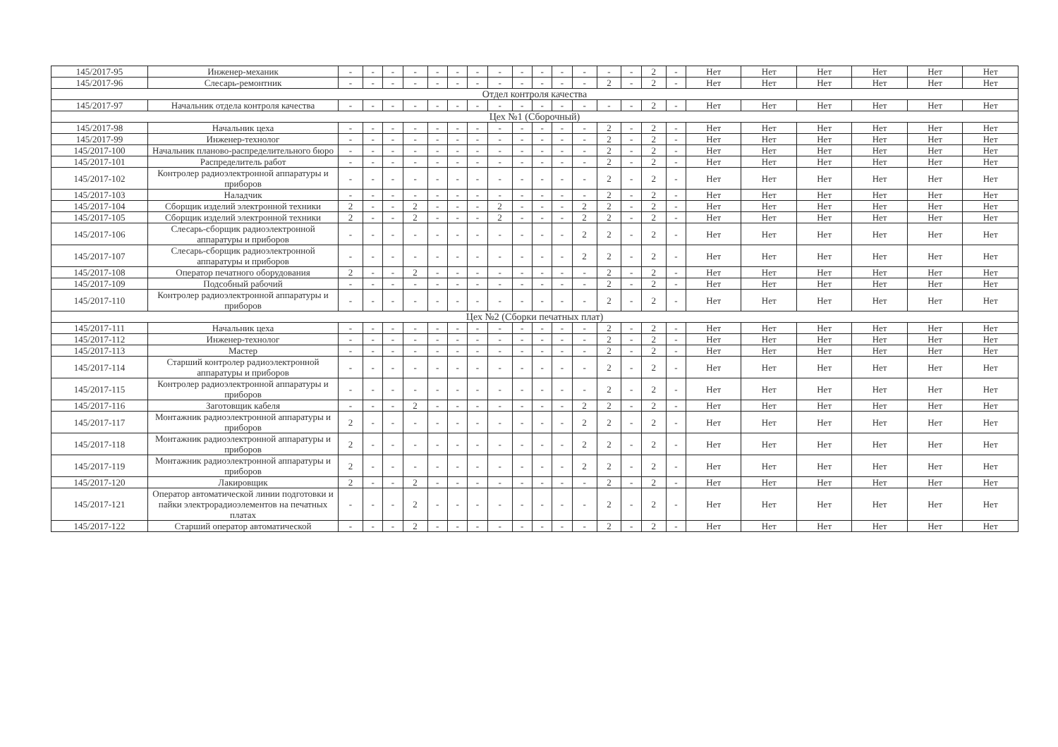| 145/2017-95 | Инженер-механик | - | - | - | - | - | - | - | - | - | - | - | - | - | - | 2 | - | Нет | Нет | Нет | Нет | Нет | Нет |
| 145/2017-96 | Слесарь-ремонтник | - | - | - | - | - | - | - | - | - | - | - | - | 2 | - | 2 | - | Нет | Нет | Нет | Нет | Нет | Нет |
| Отдел контроля качества | | | | | | | | | | | | | | | | | | | | | | | |
| 145/2017-97 | Начальник отдела контроля качества | - | - | - | - | - | - | - | - | - | - | - | - | - | - | 2 | - | Нет | Нет | Нет | Нет | Нет | Нет |
| Цех №1 (Сборочный) | | | | | | | | | | | | | | | | | | | | | | | |
| 145/2017-98 | Начальник цеха | - | - | - | - | - | - | - | - | - | - | - | - | 2 | - | 2 | - | Нет | Нет | Нет | Нет | Нет | Нет |
| 145/2017-99 | Инженер-технолог | - | - | - | - | - | - | - | - | - | - | - | - | 2 | - | 2 | - | Нет | Нет | Нет | Нет | Нет | Нет |
| 145/2017-100 | Начальник планово-распределительного бюро | - | - | - | - | - | - | - | - | - | - | - | - | 2 | - | 2 | - | Нет | Нет | Нет | Нет | Нет | Нет |
| 145/2017-101 | Распределитель работ | - | - | - | - | - | - | - | - | - | - | - | - | 2 | - | 2 | - | Нет | Нет | Нет | Нет | Нет | Нет |
| 145/2017-102 | Контролер радиоэлектронной аппаратуры и приборов | - | - | - | - | - | - | - | - | - | - | - | - | 2 | - | 2 | - | Нет | Нет | Нет | Нет | Нет | Нет |
| 145/2017-103 | Наладчик | - | - | - | - | - | - | - | - | - | - | - | - | 2 | - | 2 | - | Нет | Нет | Нет | Нет | Нет | Нет |
| 145/2017-104 | Сборщик изделий электронной техники | 2 | - | - | 2 | - | - | - | 2 | - | - | - | 2 | 2 | - | 2 | - | Нет | Нет | Нет | Нет | Нет | Нет |
| 145/2017-105 | Сборщик изделий электронной техники | 2 | - | - | 2 | - | - | - | 2 | - | - | - | 2 | 2 | - | 2 | - | Нет | Нет | Нет | Нет | Нет | Нет |
| 145/2017-106 | Слесарь-сборщик радиоэлектронной аппаратуры и приборов | - | - | - | - | - | - | - | - | - | - | - | 2 | 2 | - | 2 | - | Нет | Нет | Нет | Нет | Нет | Нет |
| 145/2017-107 | Слесарь-сборщик радиоэлектронной аппаратуры и приборов | - | - | - | - | - | - | - | - | - | - | - | 2 | 2 | - | 2 | - | Нет | Нет | Нет | Нет | Нет | Нет |
| 145/2017-108 | Оператор печатного оборудования | 2 | - | - | 2 | - | - | - | - | - | - | - | - | 2 | - | 2 | - | Нет | Нет | Нет | Нет | Нет | Нет |
| 145/2017-109 | Подсобный рабочий | - | - | - | - | - | - | - | - | - | - | - | - | 2 | - | 2 | - | Нет | Нет | Нет | Нет | Нет | Нет |
| 145/2017-110 | Контролер радиоэлектронной аппаратуры и приборов | - | - | - | - | - | - | - | - | - | - | - | - | 2 | - | 2 | - | Нет | Нет | Нет | Нет | Нет | Нет |
| Цех №2 (Сборки печатных плат) | | | | | | | | | | | | | | | | | | | | | | | |
| 145/2017-111 | Начальник цеха | - | - | - | - | - | - | - | - | - | - | - | - | 2 | - | 2 | - | Нет | Нет | Нет | Нет | Нет | Нет |
| 145/2017-112 | Инженер-технолог | - | - | - | - | - | - | - | - | - | - | - | - | 2 | - | 2 | - | Нет | Нет | Нет | Нет | Нет | Нет |
| 145/2017-113 | Мастер | - | - | - | - | - | - | - | - | - | - | - | - | 2 | - | 2 | - | Нет | Нет | Нет | Нет | Нет | Нет |
| 145/2017-114 | Старший контролер радиоэлектронной аппаратуры и приборов | - | - | - | - | - | - | - | - | - | - | - | - | 2 | - | 2 | - | Нет | Нет | Нет | Нет | Нет | Нет |
| 145/2017-115 | Контролер радиоэлектронной аппаратуры и приборов | - | - | - | - | - | - | - | - | - | - | - | - | 2 | - | 2 | - | Нет | Нет | Нет | Нет | Нет | Нет |
| 145/2017-116 | Заготовщик кабеля | - | - | - | 2 | - | - | - | - | - | - | - | 2 | 2 | - | 2 | - | Нет | Нет | Нет | Нет | Нет | Нет |
| 145/2017-117 | Монтажник радиоэлектронной аппаратуры и приборов | 2 | - | - | - | - | - | - | - | - | - | - | 2 | 2 | - | 2 | - | Нет | Нет | Нет | Нет | Нет | Нет |
| 145/2017-118 | Монтажник радиоэлектронной аппаратуры и приборов | 2 | - | - | - | - | - | - | - | - | - | - | 2 | 2 | - | 2 | - | Нет | Нет | Нет | Нет | Нет | Нет |
| 145/2017-119 | Монтажник радиоэлектронной аппаратуры и приборов | 2 | - | - | - | - | - | - | - | - | - | - | 2 | 2 | - | 2 | - | Нет | Нет | Нет | Нет | Нет | Нет |
| 145/2017-120 | Лакировщик | 2 | - | - | 2 | - | - | - | - | - | - | - | - | 2 | - | 2 | - | Нет | Нет | Нет | Нет | Нет | Нет |
| 145/2017-121 | Оператор автоматической линии подготовки и пайки электрорадиоэлементов на печатных платах | - | - | - | 2 | - | - | - | - | - | - | - | - | 2 | - | 2 | - | Нет | Нет | Нет | Нет | Нет | Нет |
| 145/2017-122 | Старший оператор автоматической | - | - | - | 2 | - | - | - | - | - | - | - | - | 2 | - | 2 | - | Нет | Нет | Нет | Нет | Нет | Нет |